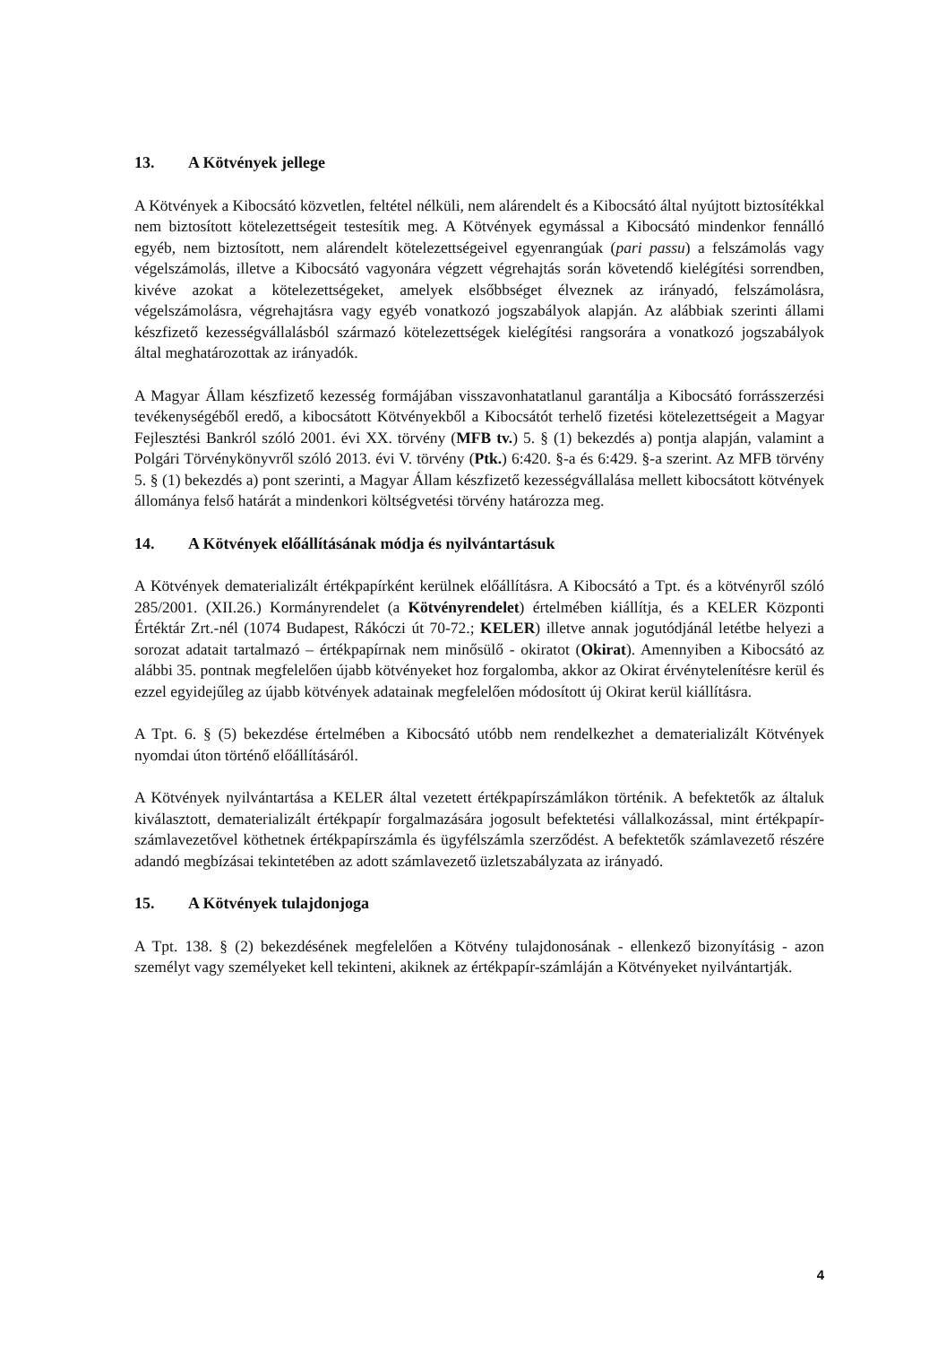13. A Kötvények jellege
A Kötvények a Kibocsátó közvetlen, feltétel nélküli, nem alárendelt és a Kibocsátó által nyújtott biztosítékkal nem biztosított kötelezettségeit testesítik meg. A Kötvények egymással a Kibocsátó mindenkor fennálló egyéb, nem biztosított, nem alárendelt kötelezettségeivel egyenrangúak (pari passu) a felszámolás vagy végelszámolás, illetve a Kibocsátó vagyonára végzett végrehajtás során követendő kielégítési sorrendben, kivéve azokat a kötelezettségeket, amelyek elsőbbséget élveznek az irányadó, felszámolásra, végelszámolásra, végrehajtásra vagy egyéb vonatkozó jogszabályok alapján. Az alábbiak szerinti állami készfizető kezességvállalásból származó kötelezettségek kielégítési rangsorára a vonatkozó jogszabályok által meghatározottak az irányadók.
A Magyar Állam készfizető kezesség formájában visszavonhatatlanul garantálja a Kibocsátó forrásszerzési tevékenységéből eredő, a kibocsátott Kötvényekből a Kibocsátót terhelő fizetési kötelezettségeit a Magyar Fejlesztési Bankról szóló 2001. évi XX. törvény (MFB tv.) 5. § (1) bekezdés a) pontja alapján, valamint a Polgári Törvénykönyvről szóló 2013. évi V. törvény (Ptk.) 6:420. §-a és 6:429. §-a szerint. Az MFB törvény 5. § (1) bekezdés a) pont szerinti, a Magyar Állam készfizető kezességvállalása mellett kibocsátott kötvények állománya felső határát a mindenkori költségvetési törvény határozza meg.
14. A Kötvények előállításának módja és nyilvántartásuk
A Kötvények dematerializált értékpapírként kerülnek előállításra. A Kibocsátó a Tpt. és a kötvényről szóló 285/2001. (XII.26.) Kormányrendelet (a Kötvényrendelet) értelmében kiállítja, és a KELER Központi Értéktár Zrt.-nél (1074 Budapest, Rákóczi út 70-72.; KELER) illetve annak jogutódjánál letétbe helyezi a sorozat adatait tartalmazó – értékpapírnak nem minősülő - okiratot (Okirat). Amennyiben a Kibocsátó az alábbi 35. pontnak megfelelően újabb kötvényeket hoz forgalomba, akkor az Okirat érvénytelenítésre kerül és ezzel egyidejűleg az újabb kötvények adatainak megfelelően módosított új Okirat kerül kiállításra.
A Tpt. 6. § (5) bekezdése értelmében a Kibocsátó utóbb nem rendelkezhet a dematerializált Kötvények nyomdai úton történő előállításáról.
A Kötvények nyilvántartása a KELER által vezetett értékpapírszámlákon történik. A befektetők az általuk kiválasztott, dematerializált értékpapír forgalmazására jogosult befektetési vállalkozással, mint értékpapír-számlavezetővel köthetnek értékpapírszámla és ügyfélszámla szerződést. A befektetők számlavezető részére adandó megbízásai tekintetében az adott számlavezető üzletszabályzata az irányadó.
15. A Kötvények tulajdonjoga
A Tpt. 138. § (2) bekezdésének megfelelően a Kötvény tulajdonosának - ellenkező bizonyításig - azon személyt vagy személyeket kell tekinteni, akiknek az értékpapír-számláján a Kötvényeket nyilvántartják.
4